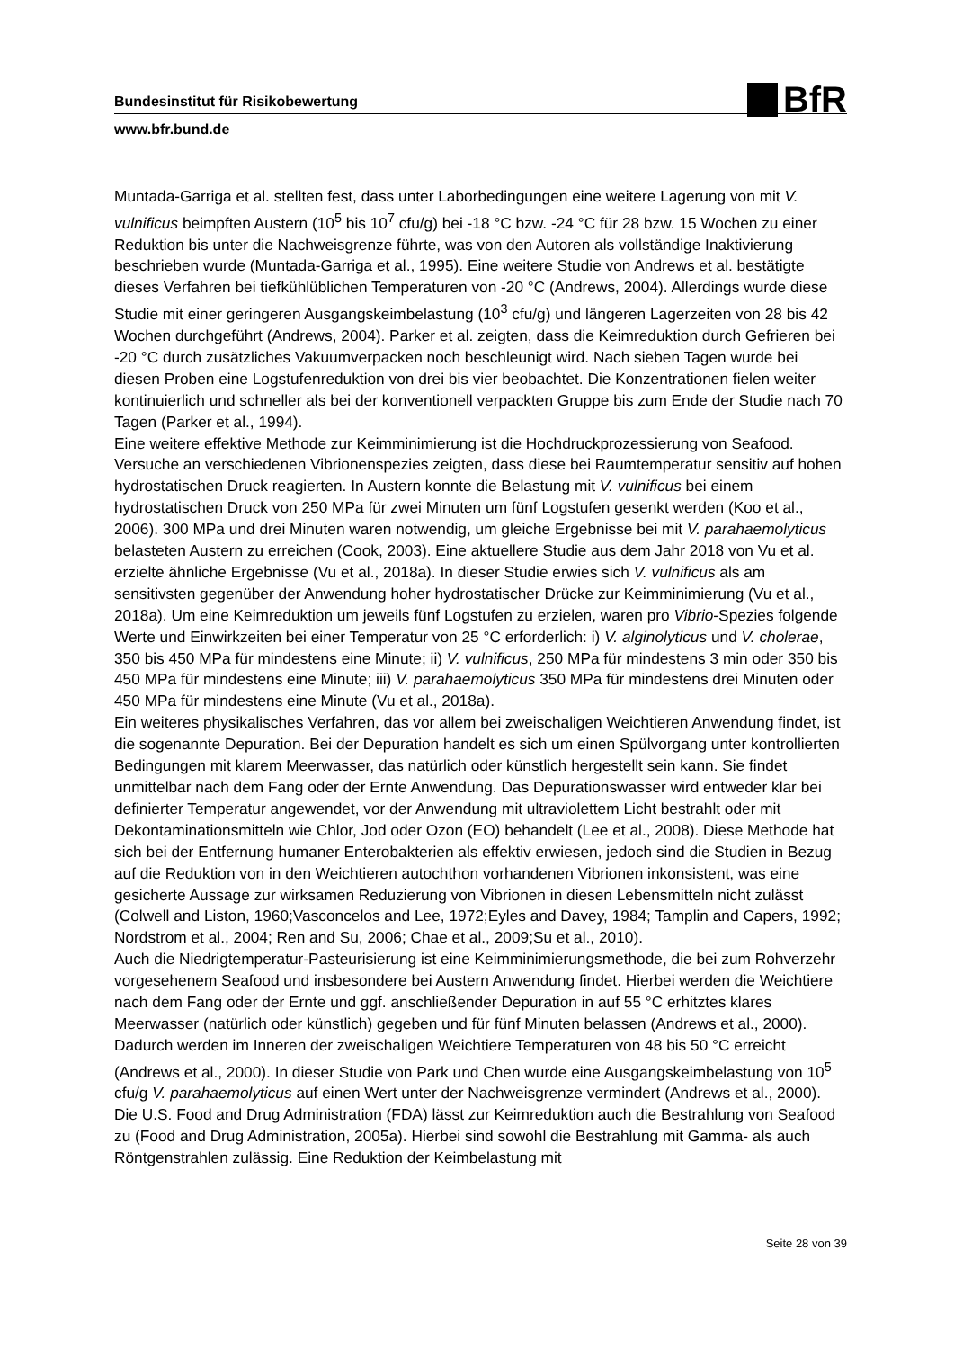BfR
Bundesinstitut für Risikobewertung
www.bfr.bund.de
Muntada-Garriga et al. stellten fest, dass unter Laborbedingungen eine weitere Lagerung von mit V. vulnificus beimpften Austern (10<sup>5</sup> bis 10<sup>7</sup> cfu/g) bei -18 °C bzw. -24 °C für 28 bzw. 15 Wochen zu einer Reduktion bis unter die Nachweisgrenze führte, was von den Autoren als vollständige Inaktivierung beschrieben wurde (Muntada-Garriga et al., 1995). Eine weitere Studie von Andrews et al. bestätigte dieses Verfahren bei tiefkühlüblichen Temperaturen von -20 °C (Andrews, 2004). Allerdings wurde diese Studie mit einer geringeren Ausgangskeimbelastung (10<sup>3</sup> cfu/g) und längeren Lagerzeiten von 28 bis 42 Wochen durchgeführt (Andrews, 2004). Parker et al. zeigten, dass die Keimreduktion durch Gefrieren bei -20 °C durch zusätzliches Vakuumverpacken noch beschleunigt wird. Nach sieben Tagen wurde bei diesen Proben eine Logstufenreduktion von drei bis vier beobachtet. Die Konzentrationen fielen weiter kontinuierlich und schneller als bei der konventionell verpackten Gruppe bis zum Ende der Studie nach 70 Tagen (Parker et al., 1994).
Eine weitere effektive Methode zur Keimminimierung ist die Hochdruckprozessierung von Seafood. Versuche an verschiedenen Vibrionenspezies zeigten, dass diese bei Raumtemperatur sensitiv auf hohen hydrostatischen Druck reagierten. In Austern konnte die Belastung mit V. vulnificus bei einem hydrostatischen Druck von 250 MPa für zwei Minuten um fünf Logstufen gesenkt werden (Koo et al., 2006). 300 MPa und drei Minuten waren notwendig, um gleiche Ergebnisse bei mit V. parahaemolyticus belasteten Austern zu erreichen (Cook, 2003). Eine aktuellere Studie aus dem Jahr 2018 von Vu et al. erzielte ähnliche Ergebnisse (Vu et al., 2018a). In dieser Studie erwies sich V. vulnificus als am sensitivsten gegenüber der Anwendung hoher hydrostatischer Drücke zur Keimminimierung (Vu et al., 2018a). Um eine Keimreduktion um jeweils fünf Logstufen zu erzielen, waren pro Vibrio-Spezies folgende Werte und Einwirkzeiten bei einer Temperatur von 25 °C erforderlich: i) V. alginolyticus und V. cholerae, 350 bis 450 MPa für mindestens eine Minute; ii) V. vulnificus, 250 MPa für mindestens 3 min oder 350 bis 450 MPa für mindestens eine Minute; iii) V. parahaemolyticus 350 MPa für mindestens drei Minuten oder 450 MPa für mindestens eine Minute (Vu et al., 2018a).
Ein weiteres physikalisches Verfahren, das vor allem bei zweischaligen Weichtieren Anwendung findet, ist die sogenannte Depuration. Bei der Depuration handelt es sich um einen Spülvorgang unter kontrollierten Bedingungen mit klarem Meerwasser, das natürlich oder künstlich hergestellt sein kann. Sie findet unmittelbar nach dem Fang oder der Ernte Anwendung. Das Depurationswasser wird entweder klar bei definierter Temperatur angewendet, vor der Anwendung mit ultraviolettem Licht bestrahlt oder mit Dekontaminationsmitteln wie Chlor, Jod oder Ozon (EO) behandelt (Lee et al., 2008). Diese Methode hat sich bei der Entfernung humaner Enterobakterien als effektiv erwiesen, jedoch sind die Studien in Bezug auf die Reduktion von in den Weichtieren autochthon vorhandenen Vibrionen inkonsistent, was eine gesicherte Aussage zur wirksamen Reduzierung von Vibrionen in diesen Lebensmitteln nicht zulässt (Colwell and Liston, 1960;Vasconcelos and Lee, 1972;Eyles and Davey, 1984; Tamplin and Capers, 1992; Nordstrom et al., 2004; Ren and Su, 2006; Chae et al., 2009;Su et al., 2010).
Auch die Niedrigtemperatur-Pasteurisierung ist eine Keimminimierungsmethode, die bei zum Rohverzehr vorgesehenem Seafood und insbesondere bei Austern Anwendung findet. Hierbei werden die Weichtiere nach dem Fang oder der Ernte und ggf. anschließender Depuration in auf 55 °C erhitztes klares Meerwasser (natürlich oder künstlich) gegeben und für fünf Minuten belassen (Andrews et al., 2000). Dadurch werden im Inneren der zweischaligen Weichtiere Temperaturen von 48 bis 50 °C erreicht (Andrews et al., 2000). In dieser Studie von Park und Chen wurde eine Ausgangskeimbelastung von 10<sup>5</sup> cfu/g V. parahaemolyticus auf einen Wert unter der Nachweisgrenze vermindert (Andrews et al., 2000).
Die U.S. Food and Drug Administration (FDA) lässt zur Keimreduktion auch die Bestrahlung von Seafood zu (Food and Drug Administration, 2005a). Hierbei sind sowohl die Bestrahlung mit Gamma- als auch Röntgenstrahlen zulässig. Eine Reduktion der Keimbelastung mit
Seite 28 von 39